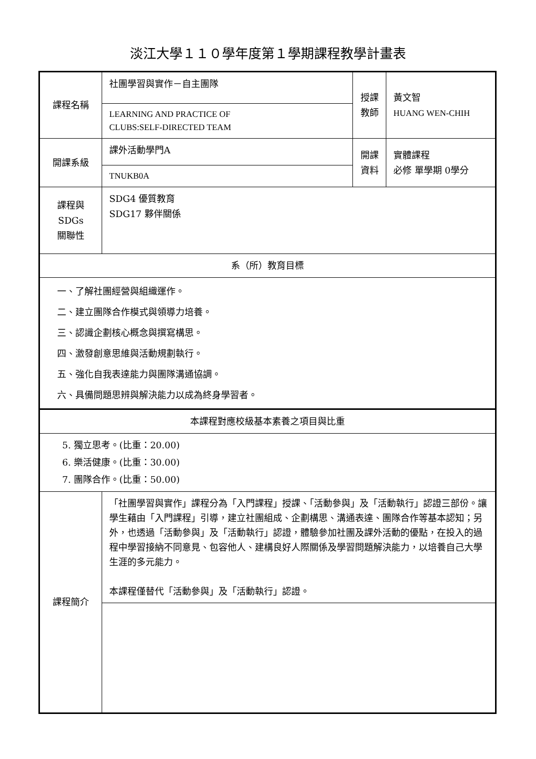淡江大學１１０學年度第１學期課程教學計畫表
| 課程名稱 | 社團學習與實作－自主團隊 | 授課 教師 | 黃文智 HUANG WEN-CHIH |
| | LEARNING AND PRACTICE OF CLUBS:SELF-DIRECTED TEAM | | |
| 開課系級 | 課外活動學門A | 開課 資料 | 實體課程 必修 單學期 0學分 |
| | TNUKB0A | | |
| 課程與SDGs 關聯性 | SDG4 優質教育 SDG17 夥伴關係 | | |
| 系（所）教育目標 | | | |
| 一、了解社團經營與組織運作。 二、建立團隊合作模式與領導力培養。 三、認識企劃核心概念與撰寫構思。 四、激發創意思維與活動規劃執行。 五、強化自我表達能力與團隊溝通協調。 六、具備問題思辨與解決能力以成為終身學習者。 | | | |
| 本課程對應校級基本素養之項目與比重 | | | |
| 5. 獨立思考。(比重：20.00) 6. 樂活健康。(比重：30.00) 7. 團隊合作。(比重：50.00) | | | |
| 課程簡介 | 「社團學習與實作」課程分為「入門課程」授課、「活動參與」及「活動執行」認證三部份。讓學生藉由「入門課程」引導，建立社團組成、企劃構思、溝通表達、團隊合作等基本認知；另外，也透過「活動參與」及「活動執行」認證，體驗參加社團及課外活動的優點，在投入的過程中學習接納不同意見、包容他人、建構良好人際關係及學習問題解決能力，以培養自己大學生涯的多元能力。 本課程僅替代「活動參與」及「活動執行」認證。 | | |